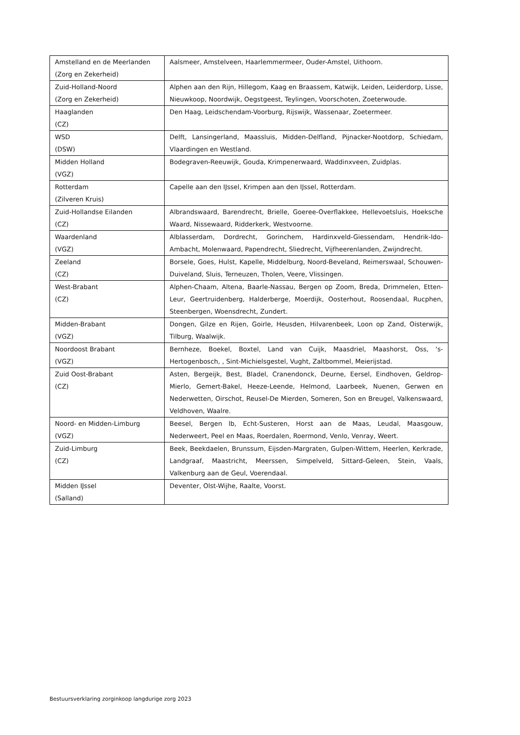| Amstelland en de Meerlanden (Zorg en Zekerheid) | Aalsmeer, Amstelveen, Haarlemmermeer, Ouder-Amstel, Uithoorn. |
| Zuid-Holland-Noord (Zorg en Zekerheid) | Alphen aan den Rijn, Hillegom, Kaag en Braassem, Katwijk, Leiden, Leiderdorp, Lisse, Nieuwkoop, Noordwijk, Oegstgeest, Teylingen, Voorschoten, Zoeterwoude. |
| Haaglanden (CZ) | Den Haag, Leidschendam-Voorburg, Rijswijk, Wassenaar, Zoetermeer. |
| WSD (DSW) | Delft, Lansingerland, Maassluis, Midden-Delfland, Pijnacker-Nootdorp, Schiedam, Vlaardingen en Westland. |
| Midden Holland (VGZ) | Bodegraven-Reeuwijk, Gouda, Krimpenerwaard, Waddinxveen, Zuidplas. |
| Rotterdam (Zilveren Kruis) | Capelle aan den IJssel, Krimpen aan den IJssel, Rotterdam. |
| Zuid-Hollandse Eilanden (CZ) | Albrandswaard, Barendrecht, Brielle, Goeree-Overflakkee, Hellevoetsluis, Hoeksche Waard, Nissewaard, Ridderkerk, Westvoorne. |
| Waardenland (VGZ) | Alblasserdam, Dordrecht, Gorinchem, Hardinxveld-Giessendam, Hendrik-Ido-Ambacht, Molenwaard, Papendrecht, Sliedrecht, Vijfheerenlanden, Zwijndrecht. |
| Zeeland (CZ) | Borsele, Goes, Hulst, Kapelle, Middelburg, Noord-Beveland, Reimerswaal, Schouwen-Duiveland, Sluis, Terneuzen, Tholen, Veere, Vlissingen. |
| West-Brabant (CZ) | Alphen-Chaam, Altena, Baarle-Nassau, Bergen op Zoom, Breda, Drimmelen, Etten-Leur, Geertruidenberg, Halderberge, Moerdijk, Oosterhout, Roosendaal, Rucphen, Steenbergen, Woensdrecht, Zundert. |
| Midden-Brabant (VGZ) | Dongen, Gilze en Rijen, Goirle, Heusden, Hilvarenbeek, Loon op Zand, Oisterwijk, Tilburg, Waalwijk. |
| Noordoost Brabant (VGZ) | Bernheze, Boekel, Boxtel, Land van Cuijk, Maasdriel, Maashorst, Oss, ‘s-Hertogenbosch, , Sint-Michielsgestel, Vught, Zaltbommel, Meierijstad. |
| Zuid Oost-Brabant (CZ) | Asten, Bergeijk, Best, Bladel, Cranendonck, Deurne, Eersel, Eindhoven, Geldrop-Mierlo, Gemert-Bakel, Heeze-Leende, Helmond, Laarbeek, Nuenen, Gerwen en Nederwetten, Oirschot, Reusel-De Mierden, Someren, Son en Breugel, Valkenswaard, Veldhoven, Waalre. |
| Noord- en Midden-Limburg (VGZ) | Beesel, Bergen lb, Echt-Susteren, Horst aan de Maas, Leudal, Maasgouw, Nederweert, Peel en Maas, Roerdalen, Roermond, Venlo, Venray, Weert. |
| Zuid-Limburg (CZ) | Beek, Beekdaelen, Brunssum, Eijsden-Margraten, Gulpen-Wittem, Heerlen, Kerkrade, Landgraaf, Maastricht, Meerssen, Simpelveld, Sittard-Geleen, Stein, Vaals, Valkenburg aan de Geul, Voerendaal. |
| Midden IJssel (Salland) | Deventer, Olst-Wijhe, Raalte, Voorst. |
Bestuursverklaring zorginkoop langdurige zorg 2023